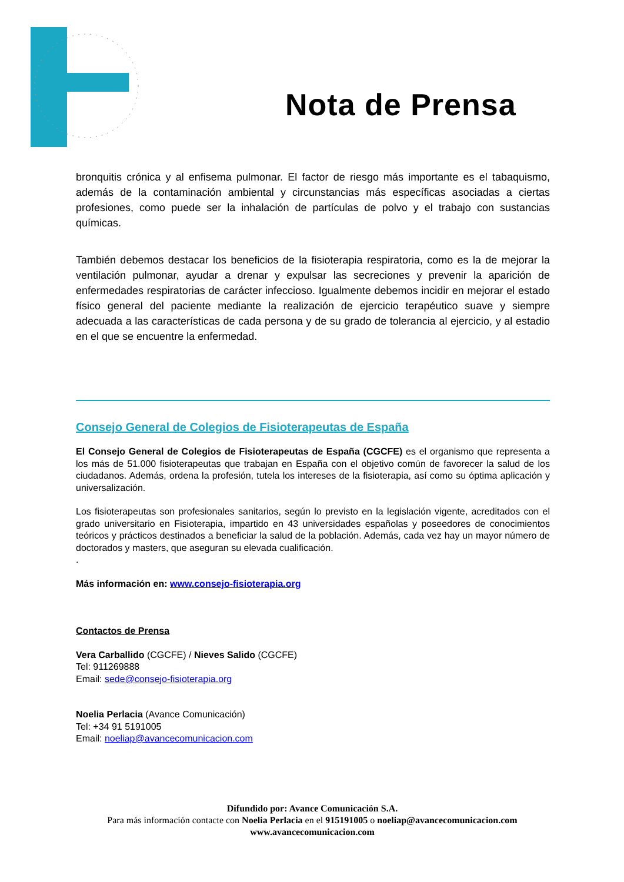Nota de Prensa
bronquitis crónica y al enfisema pulmonar. El factor de riesgo más importante es el tabaquismo, además de la contaminación ambiental y circunstancias más específicas asociadas a ciertas profesiones, como puede ser la inhalación de partículas de polvo y el trabajo con sustancias químicas.
También debemos destacar los beneficios de la fisioterapia respiratoria, como es la de mejorar la ventilación pulmonar, ayudar a drenar y expulsar las secreciones y prevenir la aparición de enfermedades respiratorias de carácter infeccioso. Igualmente debemos incidir en mejorar el estado físico general del paciente mediante la realización de ejercicio terapéutico suave y siempre adecuada a las características de cada persona y de su grado de tolerancia al ejercicio, y al estadio en el que se encuentre la enfermedad.
Consejo General de Colegios de Fisioterapeutas de España
El Consejo General de Colegios de Fisioterapeutas de España (CGCFE) es el organismo que representa a los más de 51.000 fisioterapeutas que trabajan en España con el objetivo común de favorecer la salud de los ciudadanos. Además, ordena la profesión, tutela los intereses de la fisioterapia, así como su óptima aplicación y universalización.
Los fisioterapeutas son profesionales sanitarios, según lo previsto en la legislación vigente, acreditados con el grado universitario en Fisioterapia, impartido en 43 universidades españolas y poseedores de conocimientos teóricos y prácticos destinados a beneficiar la salud de la población. Además, cada vez hay un mayor número de doctorados y masters, que aseguran su elevada cualificación.
.
Más información en: www.consejo-fisioterapia.org
Contactos de Prensa
Vera Carballido (CGCFE) / Nieves Salido (CGCFE)
Tel: 911269888
Email: sede@consejo-fisioterapia.org
Noelia Perlacia (Avance Comunicación)
Tel: +34 91 5191005
Email: noeliap@avancecomunicacion.com
Difundido por: Avance Comunicación S.A.
Para más información contacte con Noelia Perlacia en el 915191005 o noeliap@avancecomunicacion.com
www.avancecomunicacion.com